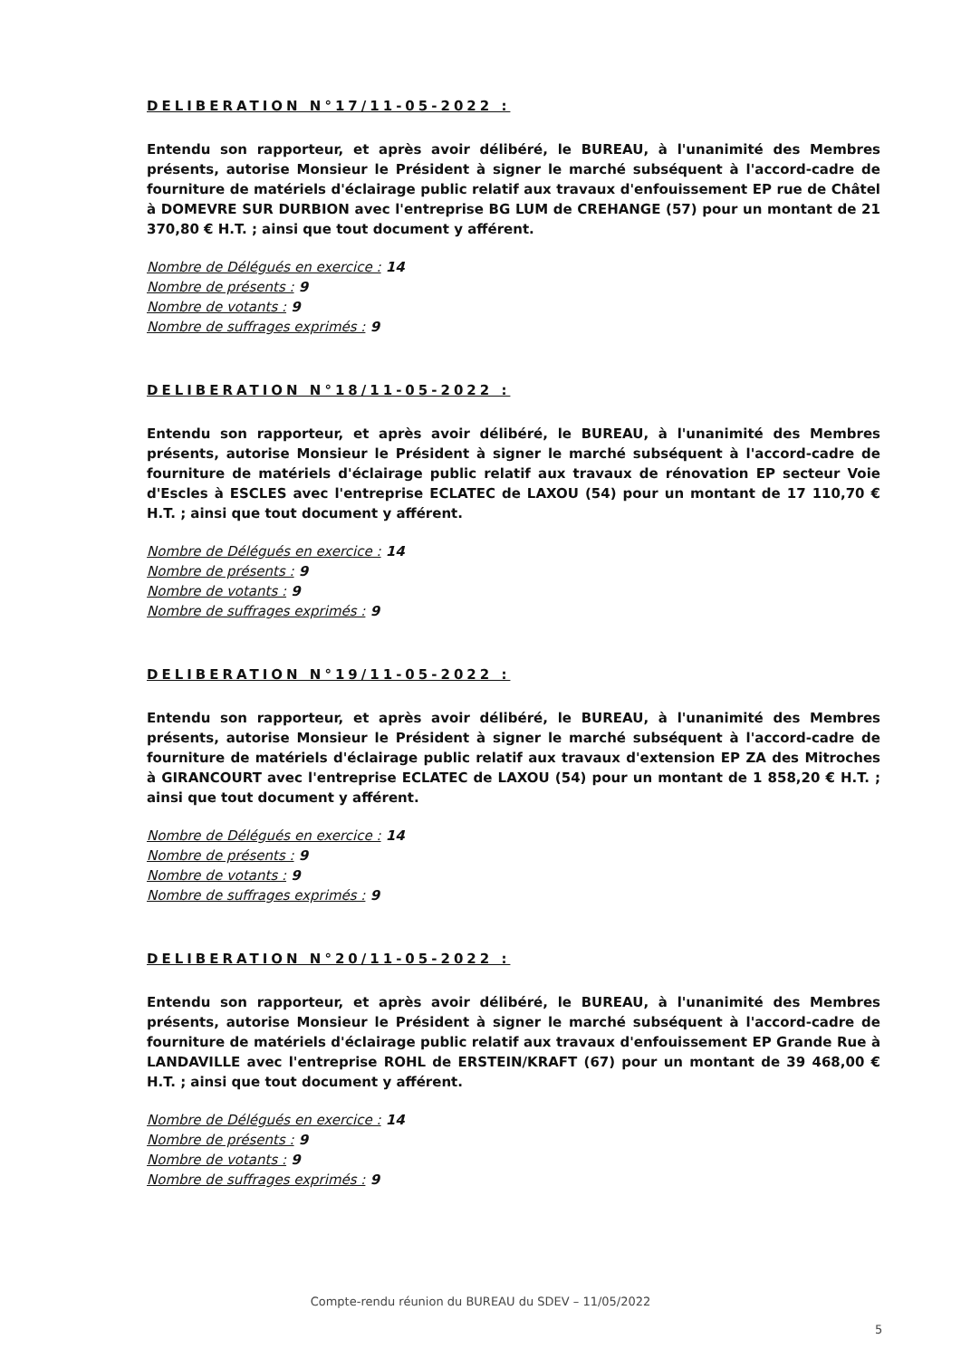DELIBERATION N°17/11-05-2022 :
Entendu son rapporteur, et après avoir délibéré, le BUREAU, à l'unanimité des Membres présents, autorise Monsieur le Président à signer le marché subséquent à l'accord-cadre de fourniture de matériels d'éclairage public relatif aux travaux d'enfouissement EP rue de Châtel à DOMEVRE SUR DURBION avec l'entreprise BG LUM de CREHANGE (57) pour un montant de 21 370,80 € H.T. ; ainsi que tout document y afférent.
Nombre de Délégués en exercice : 14
Nombre de présents : 9
Nombre de votants : 9
Nombre de suffrages exprimés : 9
DELIBERATION N°18/11-05-2022 :
Entendu son rapporteur, et après avoir délibéré, le BUREAU, à l'unanimité des Membres présents, autorise Monsieur le Président à signer le marché subséquent à l'accord-cadre de fourniture de matériels d'éclairage public relatif aux travaux de rénovation EP secteur Voie d'Escles à ESCLES avec l'entreprise ECLATEC de LAXOU (54) pour un montant de 17 110,70 € H.T. ; ainsi que tout document y afférent.
Nombre de Délégués en exercice : 14
Nombre de présents : 9
Nombre de votants : 9
Nombre de suffrages exprimés : 9
DELIBERATION N°19/11-05-2022 :
Entendu son rapporteur, et après avoir délibéré, le BUREAU, à l'unanimité des Membres présents, autorise Monsieur le Président à signer le marché subséquent à l'accord-cadre de fourniture de matériels d'éclairage public relatif aux travaux d'extension EP ZA des Mitroches à GIRANCOURT avec l'entreprise ECLATEC de LAXOU (54) pour un montant de 1 858,20 € H.T. ; ainsi que tout document y afférent.
Nombre de Délégués en exercice : 14
Nombre de présents : 9
Nombre de votants : 9
Nombre de suffrages exprimés : 9
DELIBERATION N°20/11-05-2022 :
Entendu son rapporteur, et après avoir délibéré, le BUREAU, à l'unanimité des Membres présents, autorise Monsieur le Président à signer le marché subséquent à l'accord-cadre de fourniture de matériels d'éclairage public relatif aux travaux d'enfouissement EP Grande Rue à LANDAVILLE avec l'entreprise ROHL de ERSTEIN/KRAFT (67) pour un montant de 39 468,00 € H.T. ; ainsi que tout document y afférent.
Nombre de Délégués en exercice : 14
Nombre de présents : 9
Nombre de votants : 9
Nombre de suffrages exprimés : 9
Compte-rendu réunion du BUREAU du SDEV – 11/05/2022
5